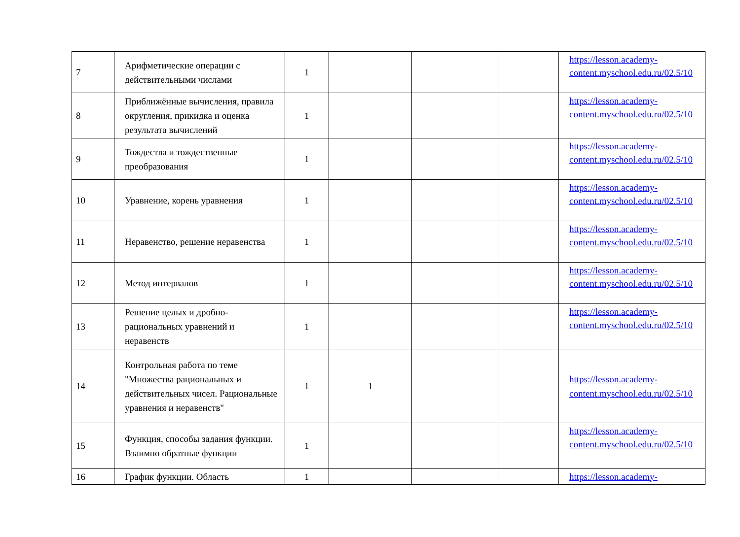| 7 | Арифметические операции с действительными числами | 1 | | | | https://lesson.academy-content.myschool.edu.ru/02.5/10 |
| 8 | Приближённые вычисления, правила округления, прикидка и оценка результата вычислений | 1 | | | | https://lesson.academy-content.myschool.edu.ru/02.5/10 |
| 9 | Тождества и тождественные преобразования | 1 | | | | https://lesson.academy-content.myschool.edu.ru/02.5/10 |
| 10 | Уравнение, корень уравнения | 1 | | | | https://lesson.academy-content.myschool.edu.ru/02.5/10 |
| 11 | Неравенство, решение неравенства | 1 | | | | https://lesson.academy-content.myschool.edu.ru/02.5/10 |
| 12 | Метод интервалов | 1 | | | | https://lesson.academy-content.myschool.edu.ru/02.5/10 |
| 13 | Решение целых и дробно-рациональных уравнений и неравенств | 1 | | | | https://lesson.academy-content.myschool.edu.ru/02.5/10 |
| 14 | Контрольная работа по теме "Множества рациональных и действительных чисел. Рациональные уравнения и неравенств" | 1 | 1 | | | https://lesson.academy-content.myschool.edu.ru/02.5/10 |
| 15 | Функция, способы задания функции. Взаимно обратные функции | 1 | | | | https://lesson.academy-content.myschool.edu.ru/02.5/10 |
| 16 | График функции. Область | 1 | | | | https://lesson.academy- |